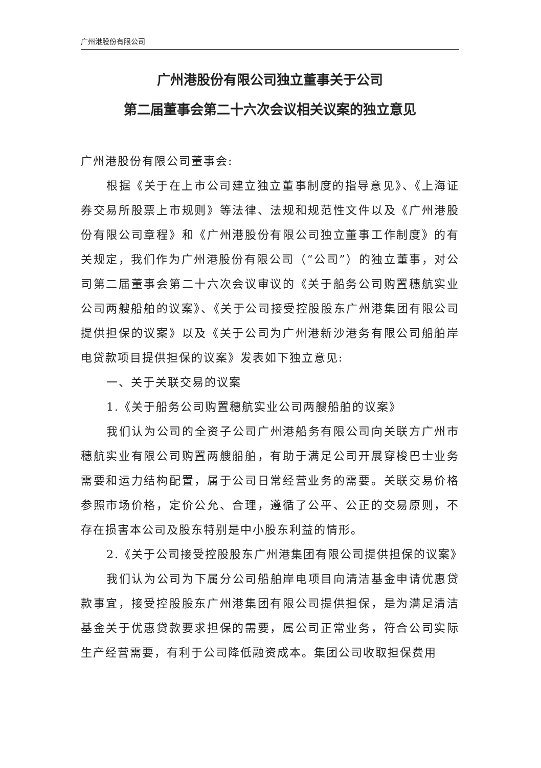广州港股份有限公司
广州港股份有限公司独立董事关于公司
第二届董事会第二十六次会议相关议案的独立意见
广州港股份有限公司董事会:
根据《关于在上市公司建立独立董事制度的指导意见》、《上海证券交易所股票上市规则》等法律、法规和规范性文件以及《广州港股份有限公司章程》和《广州港股份有限公司独立董事工作制度》的有关规定，我们作为广州港股份有限公司（“公司”）的独立董事，对公司第二届董事会第二十六次会议审议的《关于船务公司购置穗航实业公司两艘船舶的议案》、《关于公司接受控股股东广州港集团有限公司提供担保的议案》以及《关于公司为广州港新沙港务有限公司船舶岸电贷款项目提供担保的议案》发表如下独立意见:
一、关于关联交易的议案
1.《关于船务公司购置穗航实业公司两艘船舶的议案》
我们认为公司的全资子公司广州港船务有限公司向关联方广州市穗航实业有限公司购置两艘船舶，有助于满足公司开展穿梭巴士业务需要和运力结构配置，属于公司日常经营业务的需要。关联交易价格参照市场价格，定价公允、合理，遵循了公平、公正的交易原则，不存在损害本公司及股东特别是中小股东利益的情形。
2.《关于公司接受控股股东广州港集团有限公司提供担保的议案》
我们认为公司为下属分公司船舶岸电项目向清洁基金申请优惠贷款事宜，接受控股股东广州港集团有限公司提供担保，是为满足清洁基金关于优惠贷款要求担保的需要，属公司正常业务，符合公司实际生产经营需要，有利于公司降低融资成本。集团公司收取担保费用